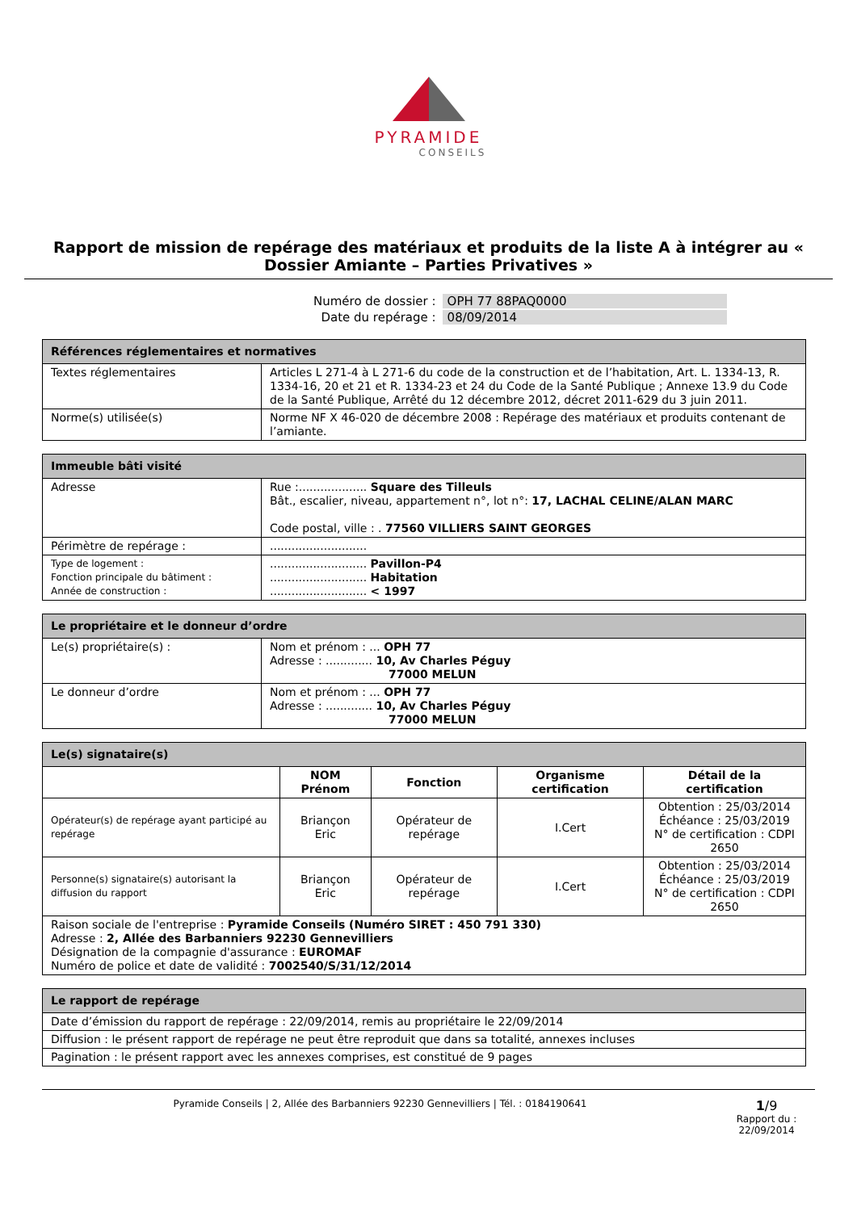PYRAMIDE
CONSEILS
Rapport de mission de repérage des matériaux et produits de la liste A à intégrer au « Dossier Amiante – Parties Privatives »
| Numéro de dossier : | OPH 77 88PAQ0000 |
| Date du repérage : | 08/09/2014 |
| Références réglementaires et normatives | |
| --- | --- |
| Textes réglementaires | Articles L 271-4 à L 271-6 du code de la construction et de l’habitation, Art. L. 1334-13, R. 1334-16, 20 et 21 et R. 1334-23 et 24 du Code de la Santé Publique ; Annexe 13.9 du Code de la Santé Publique, Arrêté du 12 décembre 2012, décret 2011-629 du 3 juin 2011. |
| Norme(s) utilisée(s) | Norme NF X 46-020 de décembre 2008 : Repérage des matériaux et produits contenant de l’amiante. |
| Immeuble bâti visité | |
| --- | --- |
| Adresse | Rue :................... Square des Tilleuls Bât., escalier, niveau, appartement n°, lot n°: 17, LACHAL CELINE/ALAN MARC Code postal, ville : . 77560 VILLIERS SAINT GEORGES |
| Périmètre de repérage : | ........................... |
| Type de logement : Fonction principale du bâtiment : Année de construction : | ........................... Pavillon-P4 ........................... Habitation ........................... < 1997 |
| Le propriétaire et le donneur d’ordre | |
| --- | --- |
| Le(s) propriétaire(s) : | Nom et prénom : ... OPH 77 Adresse : ............. 10, Av Charles Péguy 77000 MELUN |
| Le donneur d’ordre | Nom et prénom : ... OPH 77 Adresse : ............. 10, Av Charles Péguy 77000 MELUN |
| Le(s) signataire(s) | | | | |
| --- | --- | --- | --- | --- |
| | NOM Prénom | Fonction | Organisme certification | Détail de la certification |
| Opérateur(s) de repérage ayant participé au repérage | Briançon Eric | Opérateur de repérage | I.Cert | Obtention : 25/03/2014 Échéance : 25/03/2019 N° de certification : CDPI 2650 |
| Personne(s) signataire(s) autorisant la diffusion du rapport | Briançon Eric | Opérateur de repérage | I.Cert | Obtention : 25/03/2014 Échéance : 25/03/2019 N° de certification : CDPI 2650 |
| Raison sociale de l'entreprise : Pyramide Conseils (Numéro SIRET : 450 791 330) Adresse : 2, Allée des Barbanniers 92230 Gennevilliers Désignation de la compagnie d'assurance : EUROMAF Numéro de police et date de validité : 7002540/S/31/12/2014 | | | | |
| Le rapport de repérage |
| --- |
| Date d’émission du rapport de repérage : 22/09/2014, remis au propriétaire le 22/09/2014 |
| Diffusion : le présent rapport de repérage ne peut être reproduit que dans sa totalité, annexes incluses |
| Pagination : le présent rapport avec les annexes comprises, est constitué de 9 pages |
Pyramide Conseils | 2, Allée des Barbanniers 92230 Gennevilliers | Tél. : 0184190641
1/9
Rapport du :
22/09/2014